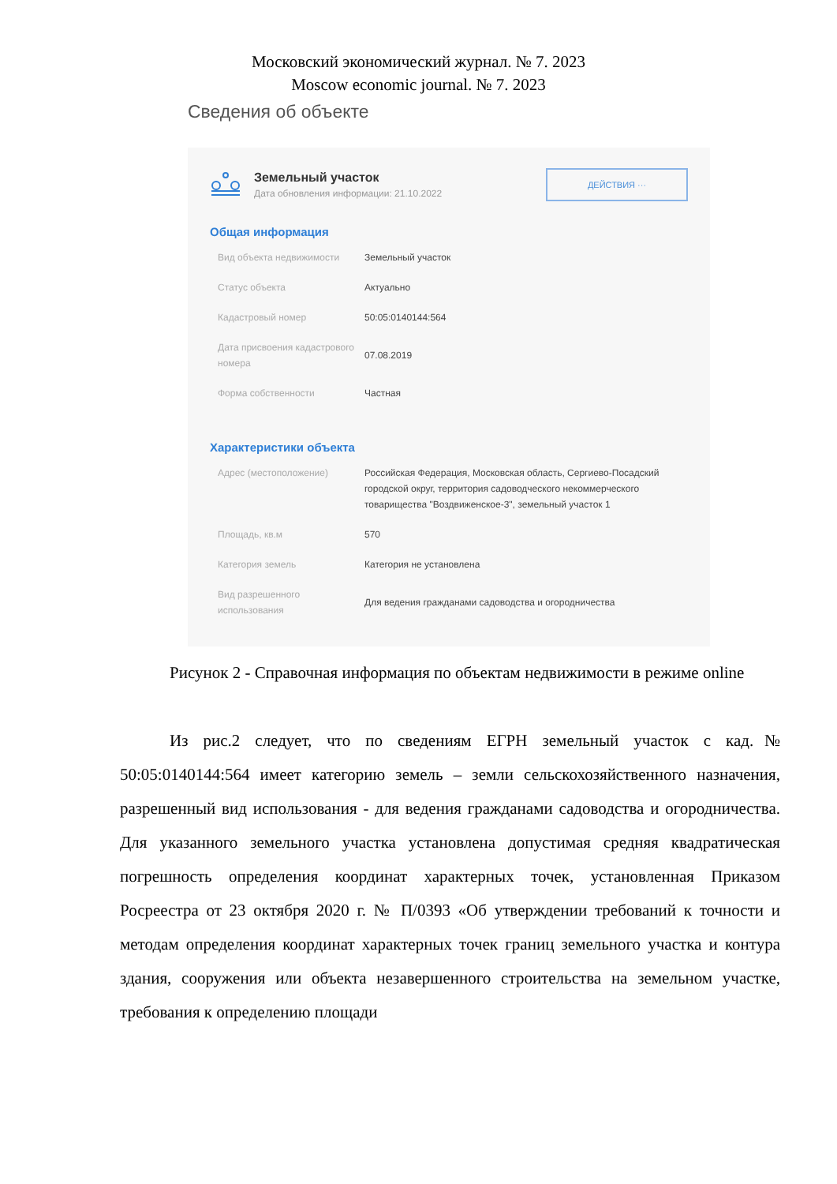Московский экономический журнал. № 7. 2023
Moscow economic journal. № 7. 2023
Сведения об объекте
Земельный участок
Дата обновления информации: 21.10.2022
ДЕЙСТВИЯ ···
Общая информация
Вид объекта недвижимости Земельный участок
Статус объекта Актуально
Кадастровый номер 50:05:0140144:564
Дата присвоения кадастрового номера
07.08.2019
Форма собственности Частная
Характеристики объекта
Адрес (местоположение) Российская Федерация, Московская область, Сергиево-Посадский городской округ, территория садоводческого некоммерческого товарищества "Воздвиженское-3", земельный участок 1
Площадь, кв.м 570
Категория земель Категория не установлена
Вид разрешенного использования
Для ведения гражданами садоводства и огородничества
Рисунок 2 - Справочная информация по объектам недвижимости в режиме online
Из рис.2 следует, что по сведениям ЕГРН земельный участок с кад.№ 50:05:0140144:564 имеет категорию земель – земли сельскохозяйственного назначения, разрешенный вид использования - для ведения гражданами садоводства и огородничества. Для указанного земельного участка установлена допустимая средняя квадратическая погрешность определения координат характерных точек, установленная Приказом Росреестра от 23 октября 2020 г. № П/0393 «Об утверждении требований к точности и методам определения координат характерных точек границ земельного участка и контура здания, сооружения или объекта незавершенного строительства на земельном участке, требования к определению площади